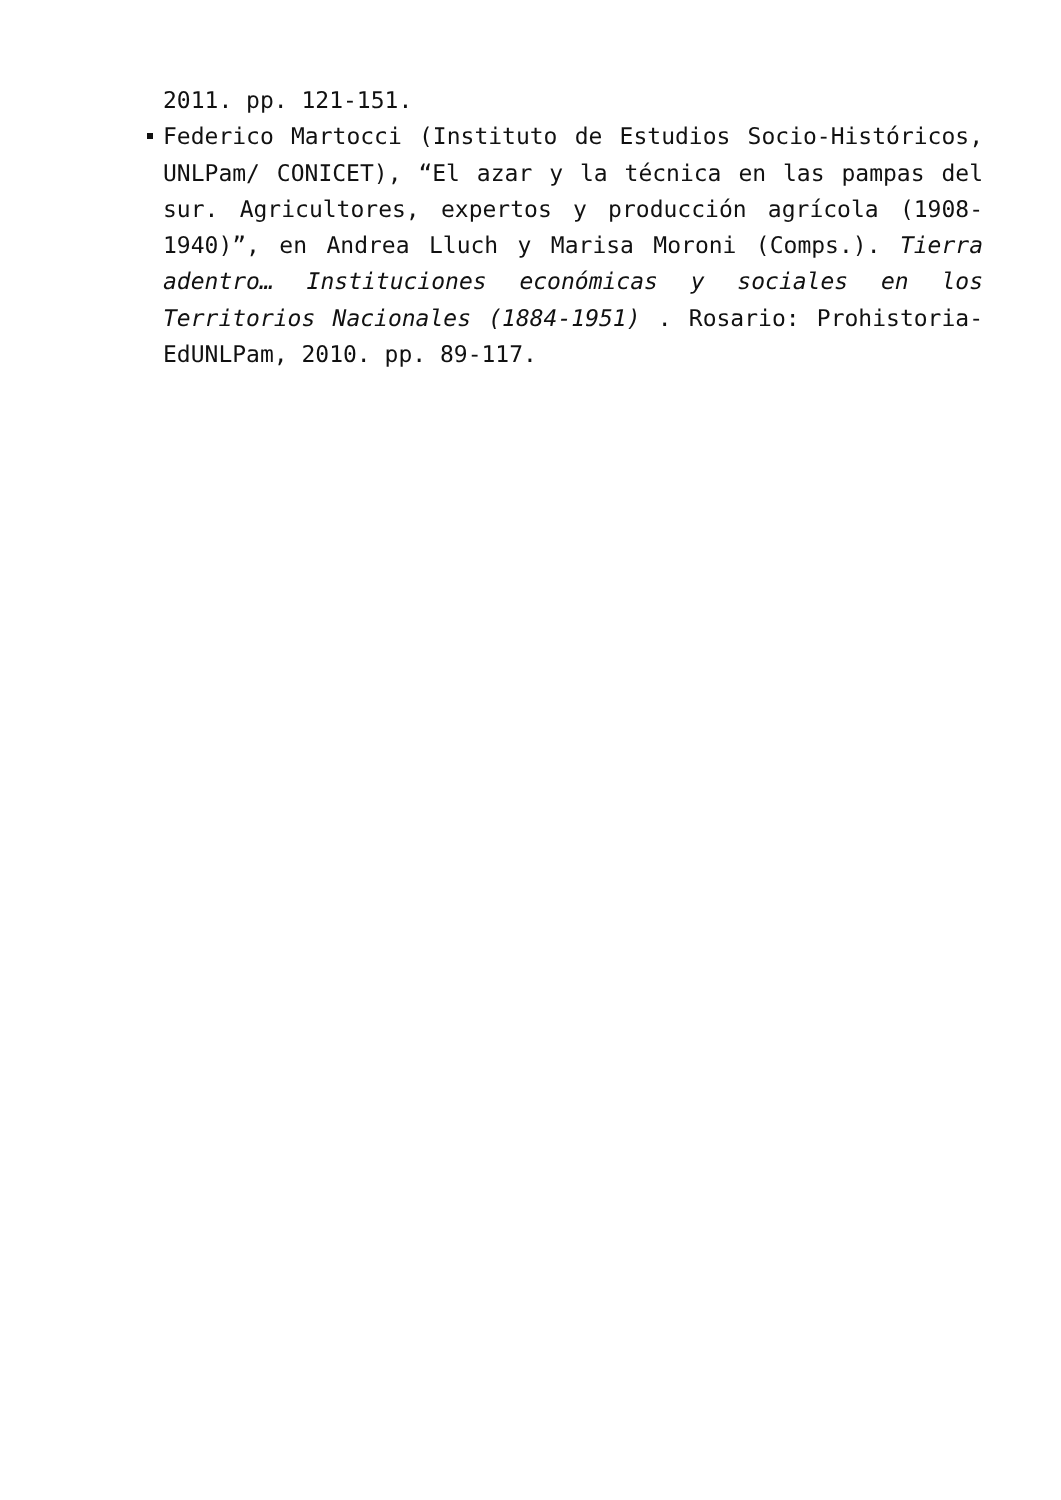2011. pp. 121-151.
Federico Martocci (Instituto de Estudios Socio-Históricos, UNLPam/ CONICET), “El azar y la técnica en las pampas del sur. Agricultores, expertos y producción agrícola (1908-1940)”, en Andrea Lluch y Marisa Moroni (Comps.). Tierra adentro… Instituciones económicas y sociales en los Territorios Nacionales (1884-1951) . Rosario: Prohistoria-EdUNLPam, 2010. pp. 89-117.